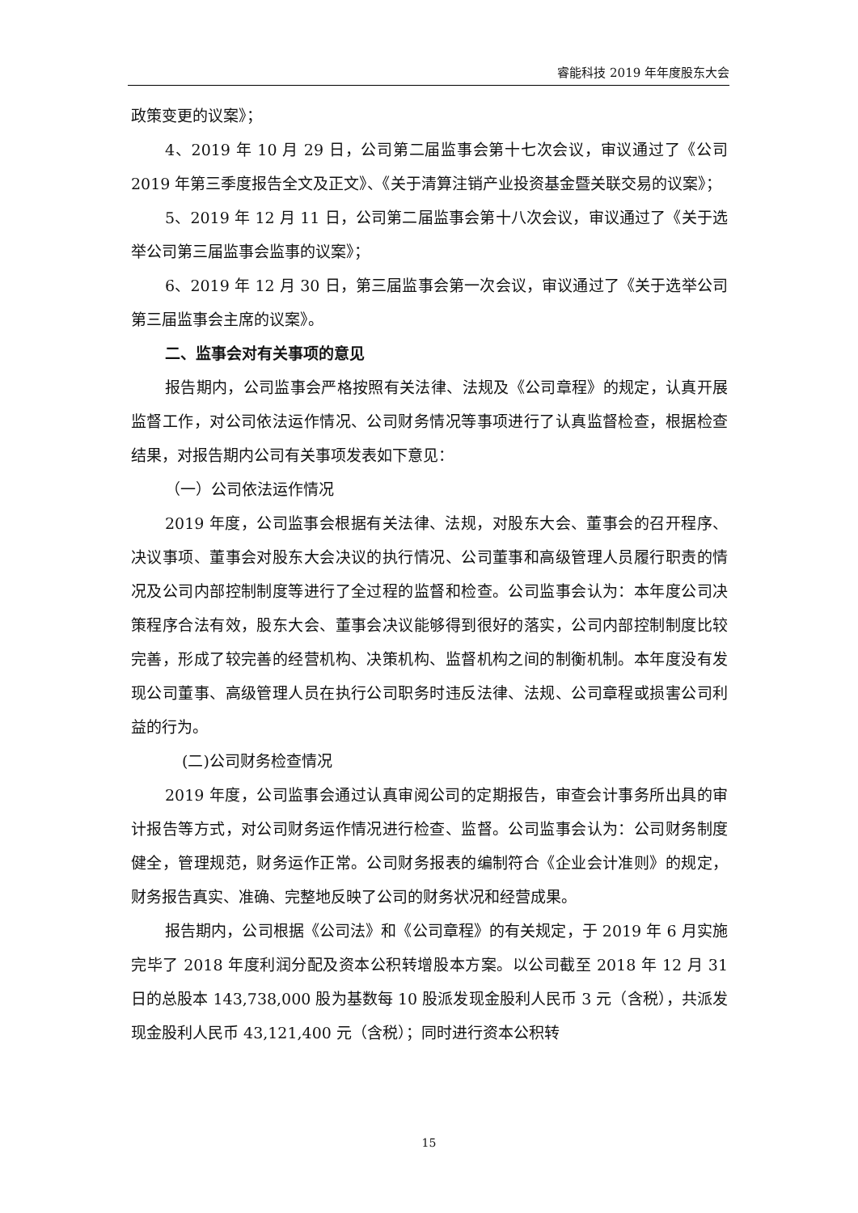睿能科技 2019 年年度股东大会
政策变更的议案》；
4、2019 年 10 月 29 日，公司第二届监事会第十七次会议，审议通过了《公司 2019 年第三季度报告全文及正文》、《关于清算注销产业投资基金暨关联交易的议案》；
5、2019 年 12 月 11 日，公司第二届监事会第十八次会议，审议通过了《关于选举公司第三届监事会监事的议案》；
6、2019 年 12 月 30 日，第三届监事会第一次会议，审议通过了《关于选举公司第三届监事会主席的议案》。
二、监事会对有关事项的意见
报告期内，公司监事会严格按照有关法律、法规及《公司章程》的规定，认真开展监督工作，对公司依法运作情况、公司财务情况等事项进行了认真监督检查，根据检查结果，对报告期内公司有关事项发表如下意见：
（一）公司依法运作情况
2019 年度，公司监事会根据有关法律、法规，对股东大会、董事会的召开程序、决议事项、董事会对股东大会决议的执行情况、公司董事和高级管理人员履行职责的情况及公司内部控制制度等进行了全过程的监督和检查。公司监事会认为：本年度公司决策程序合法有效，股东大会、董事会决议能够得到很好的落实，公司内部控制制度比较完善，形成了较完善的经营机构、决策机构、监督机构之间的制衡机制。本年度没有发现公司董事、高级管理人员在执行公司职务时违反法律、法规、公司章程或损害公司利益的行为。
(二)公司财务检查情况
2019 年度，公司监事会通过认真审阅公司的定期报告，审查会计事务所出具的审计报告等方式，对公司财务运作情况进行检查、监督。公司监事会认为：公司财务制度健全，管理规范，财务运作正常。公司财务报表的编制符合《企业会计准则》的规定，财务报告真实、准确、完整地反映了公司的财务状况和经营成果。
报告期内，公司根据《公司法》和《公司章程》的有关规定，于 2019 年 6 月实施完毕了 2018 年度利润分配及资本公积转增股本方案。以公司截至 2018 年 12 月 31 日的总股本 143,738,000 股为基数每 10 股派发现金股利人民币 3 元（含税），共派发现金股利人民币 43,121,400 元（含税）；同时进行资本公积转
15